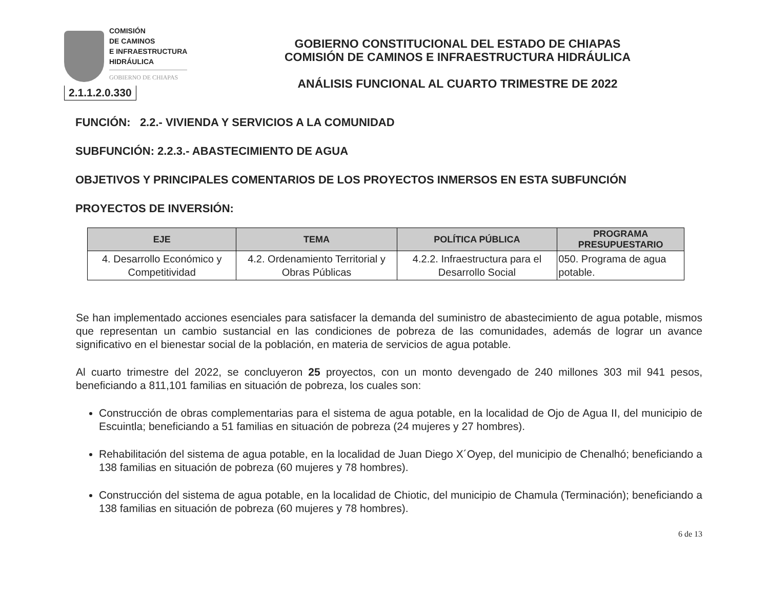COMISIÓN
DE CAMINOS
E INFRAESTRUCTURA
HIDRÁULICA
GOBIERNO DE CHIAPAS
2.1.1.2.0.330
GOBIERNO CONSTITUCIONAL DEL ESTADO DE CHIAPAS
COMISIÓN DE CAMINOS E INFRAESTRUCTURA HIDRÁULICA
ANÁLISIS FUNCIONAL AL CUARTO TRIMESTRE DE 2022
FUNCIÓN: 2.2.- VIVIENDA Y SERVICIOS A LA COMUNIDAD
SUBFUNCIÓN: 2.2.3.- ABASTECIMIENTO DE AGUA
OBJETIVOS Y PRINCIPALES COMENTARIOS DE LOS PROYECTOS INMERSOS EN ESTA SUBFUNCIÓN
PROYECTOS DE INVERSIÓN:
| EJE | TEMA | POLÍTICA PÚBLICA | PROGRAMA PRESUPUESTARIO |
| --- | --- | --- | --- |
| 4. Desarrollo Económico y Competitividad | 4.2. Ordenamiento Territorial y Obras Públicas | 4.2.2. Infraestructura para el Desarrollo Social | 050. Programa de agua potable. |
Se han implementado acciones esenciales para satisfacer la demanda del suministro de abastecimiento de agua potable, mismos que representan un cambio sustancial en las condiciones de pobreza de las comunidades, además de lograr un avance significativo en el bienestar social de la población, en materia de servicios de agua potable.
Al cuarto trimestre del 2022, se concluyeron 25 proyectos, con un monto devengado de 240 millones 303 mil 941 pesos, beneficiando a 811,101 familias en situación de pobreza, los cuales son:
Construcción de obras complementarias para el sistema de agua potable, en la localidad de Ojo de Agua II, del municipio de Escuintla; beneficiando a 51 familias en situación de pobreza (24 mujeres y 27 hombres).
Rehabilitación del sistema de agua potable, en la localidad de Juan Diego X´Oyep, del municipio de Chenalhó; beneficiando a 138 familias en situación de pobreza (60 mujeres y 78 hombres).
Construcción del sistema de agua potable, en la localidad de Chiotic, del municipio de Chamula (Terminación); beneficiando a 138 familias en situación de pobreza (60 mujeres y 78 hombres).
6 de 13